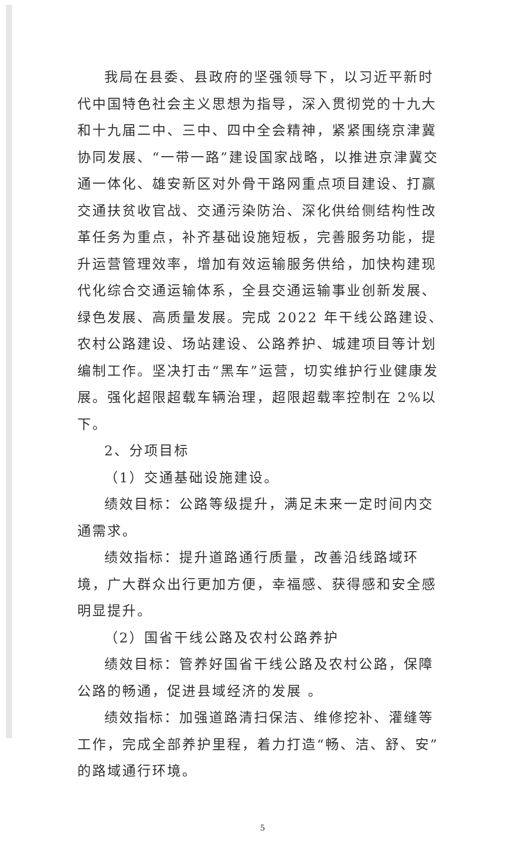我局在县委、县政府的坚强领导下，以习近平新时代中国特色社会主义思想为指导，深入贯彻党的十九大和十九届二中、三中、四中全会精神，紧紧围绕京津冀协同发展、“一带一路”建设国家战略，以推进京津冀交通一体化、雄安新区对外骨干路网重点项目建设、打赢交通扶贫收官战、交通污染防治、深化供给侧结构性改革任务为重点，补齐基础设施短板，完善服务功能，提升运营管理效率，增加有效运输服务供给，加快构建现代化综合交通运输体系，全县交通运输事业创新发展、绿色发展、高质量发展。完成 2022 年干线公路建设、农村公路建设、场站建设、公路养护、城建项目等计划编制工作。坚决打击“黑车”运营，切实维护行业健康发展。强化超限超载车辆治理，超限超载率控制在 2%以下。
2、分项目标
（1）交通基础设施建设。
绩效目标：公路等级提升，满足未来一定时间内交通需求。
绩效指标：提升道路通行质量，改善沿线路域环境，广大群众出行更加方便，幸福感、获得感和安全感明显提升。
（2）国省干线公路及农村公路养护
绩效目标：管养好国省干线公路及农村公路，保障公路的畅通，促进县域经济的发展 。
绩效指标：加强道路清扫保洁、维修挖补、灌缝等工作，完成全部养护里程，着力打造“畅、洁、舒、安”的路域通行环境。
5